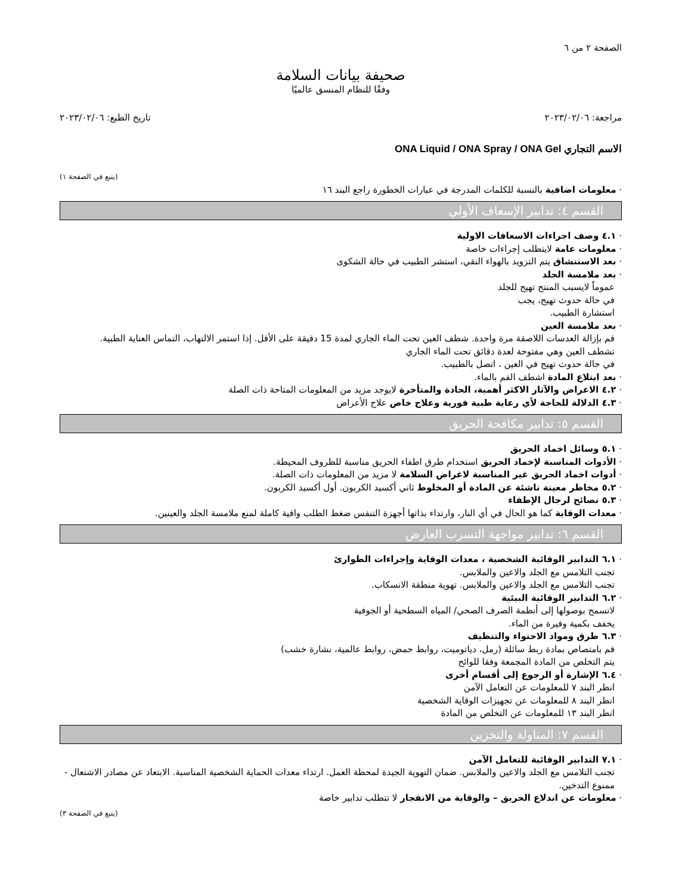الصفحة ٢ من ٦
صحيفة بيانات السلامة
وفقًا للنظام المنسق عالميًا
مراجعة: ٢٠٢٣/٠٢/٠٦ تاريخ الطبع: ٢٠٢٣/٠٢/٠٦
الاسم التجاري ONA Liquid / ONA Spray / ONA Gel
(يتبع في الصفحة ١)
· معلومات اضافية بالنسبة للكلمات المدرجة في عبارات الخطورة راجع البند ١٦
القسم ٤: تدابير الإسعاف الأولي
· ٤.١ وصف اجراءات الاسعافات الاولية
· معلومات عامة لايتطلب إجراءات خاصة
· بعد الاستنشاق يتم التزويد بالهواء النقي، استشر الطبيب في حالة الشكوى
· بعد ملامسة الجلد
عموماً لايسبب المنتج تهيج للجلد
في حالة حدوث تهيج، يجب
استشارة الطبيب.
· بعد ملامسة العين
قم بإزالة العدسات اللاصقة مرة واحدة. شطف العين تحت الماء الجاري لمدة 15 دقيقة على الأقل. إذا استمر الالتهاب، التماس العناية الطبية.
تشطف العين وهي مفتوحة لعدة دقائق تحت الماء الجاري
في حالة حدوث تهيج في العين ، اتصل بالطبيب.
· بعد ابتلاع المادة اشطف الفم بالماء.
· ٤.٢ الاعراض والآثار الاكثر أهمية، الحادة والمتأخرة لايوجد مزيد من المعلومات المتاحة ذات الصلة
· ٤.٣ الدلالة للحاجة لأي رعاية طبية فورية وعلاج خاص علاج الأعراض
القسم ٥: تدابير مكافحة الحريق
· ٥.١ وسائل اخماد الحريق
· الأدوات المناسبة لإخماد الحريق استخدام طرق اطفاء الحريق مناسبة للظروف المحيطة.
· أدوات اخماد الحريق غير المناسبة لاغراض السلامة لا مزيد من المعلومات ذات الصلة.
· ٥.٢ مخاطر معينة ناشئة عن المادة أو المخلوط ثاني أكسيد الكربون. أول أكسيد الكربون.
· ٥.٣ نصائح لرجال الإطفاء
· معدات الوقاية كما هو الحال في أي النار، وارتداء بذاتها أجهزة التنفس ضغط الطلب واقية كاملة لمنع ملامسة الجلد والعينين.
القسم ٦: تدابير مواجهة التسرب العارض
· ٦.١ التدابير الوقائية الشخصية ، معدات الوقاية وإجراءات الطوارئ
تجنب التلامس مع الجلد والاعين والملابس.
تجنب التلامس مع الجلد والاعين والملابس. تهوية منطقة الانسكاب.
· ٦.٢ التدابير الوقائية البيئية
لاتسمح بوصولها إلى أنظمة الصرف الصحي/ المياه السطحية أو الجوفية
يخفف بكمية وفيرة من الماء.
· ٦.٣ طرق ومواد الاحتواء والتنظيف
قم بامتصاص بمادة ربط سائلة (رمل، دياتوميت، روابط حمض، روابط عالمية، نشارة خشب)
يتم التخلص من المادة المجمعة وفقا للوائح
· ٦.٤ الإشارة أو الرجوع إلى أقسام أخرى
انظر البند ٧ للمعلومات عن التعامل الآمن
انظر البند ٨ للمعلومات عن تجهيزات الوقاية الشخصية
انظر البند ١٣ للمعلومات عن التخلص من المادة
القسم ٧: المناولة والتخزين
· ٧.١ التدابير الوقائية للتعامل الآمن
تجنب التلامس مع الجلد والاعين والملابس. ضمان التهوية الجيدة لمحطة العمل. ارتداء معدات الحماية الشخصية المناسبة. الابتعاد عن مصادر الاشتعال - ممنوع التدخين.
· معلومات عن اندلاع الحريق – والوقاية من الانفجار لا تتطلب تدابير خاصة
(يتبع في الصفحة ٣)